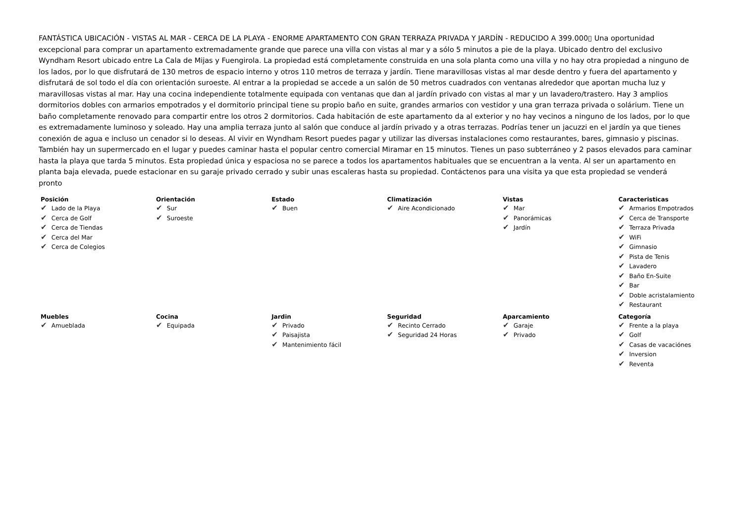FANTÁSTICA UBICACIÓN - VISTAS AL MAR - CERCA DE LA PLAYA - ENORME APARTAMENTO CON GRAN TERRAZA PRIVADA Y JARDÍN - REDUCIDO A 399.000▯ Una oportunidad excepcional para comprar un apartamento extremadamente grande que parece una villa con vistas al mar y a sólo 5 minutos a pie de la playa. Ubicado dentro del exclusivo Wyndham Resort ubicado entre La Cala de Mijas y Fuengirola. La propiedad está completamente construida en una sola planta como una villa y no hay otra propiedad a ninguno de los lados, por lo que disfrutará de 130 metros de espacio interno y otros 110 metros de terraza y jardín. Tiene maravillosas vistas al mar desde dentro y fuera del apartamento y disfrutará de sol todo el día con orientación suroeste. Al entrar a la propiedad se accede a un salón de 50 metros cuadrados con ventanas alrededor que aportan mucha luz y maravillosas vistas al mar. Hay una cocina independiente totalmente equipada con ventanas que dan al jardín privado con vistas al mar y un lavadero/trastero. Hay 3 amplios dormitorios dobles con armarios empotrados y el dormitorio principal tiene su propio baño en suite, grandes armarios con vestidor y una gran terraza privada o solárium. Tiene un baño completamente renovado para compartir entre los otros 2 dormitorios. Cada habitación de este apartamento da al exterior y no hay vecinos a ninguno de los lados, por lo que es extremadamente luminoso y soleado. Hay una amplia terraza junto al salón que conduce al jardín privado y a otras terrazas. Podrías tener un jacuzzi en el jardín ya que tienes conexión de agua e incluso un cenador si lo deseas. Al vivir en Wyndham Resort puedes pagar y utilizar las diversas instalaciones como restaurantes, bares, gimnasio y piscinas. También hay un supermercado en el lugar y puedes caminar hasta el popular centro comercial Miramar en 15 minutos. Tienes un paso subterráneo y 2 pasos elevados para caminar hasta la playa que tarda 5 minutos. Esta propiedad única y espaciosa no se parece a todos los apartamentos habituales que se encuentran a la venta. Al ser un apartamento en planta baja elevada, puede estacionar en su garaje privado cerrado y subir unas escaleras hasta su propiedad. Contáctenos para una visita ya que esta propiedad se venderá pronto
| Posición ✔ Lado de la Playa ✔ Cerca de Golf ✔ Cerca de Tiendas ✔ Cerca del Mar ✔ Cerca de Colegios | Orientación ✔ Sur ✔ Suroeste | Estado ✔ Buen | Climatización ✔ Aire Acondicionado | Vistas ✔ Mar ✔ Panorámicas ✔ Jardín | Caracteristicas ✔ Armarios Empotrados ✔ Cerca de Transporte ✔ Terraza Privada ✔ WiFi ✔ Gimnasio ✔ Pista de Tenis ✔ Lavadero ✔ Baño En-Suite ✔ Bar ✔ Doble acristalamiento ✔ Restaurant |
| Muebles ✔ Amueblada | Cocina ✔ Equipada | Jardin ✔ Privado ✔ Paisajista ✔ Mantenimiento fácil | Seguridad ✔ Recinto Cerrado ✔ Seguridad 24 Horas | Aparcamiento ✔ Garaje ✔ Privado | Categoría ✔ Frente a la playa ✔ Golf ✔ Casas de vacaciónes ✔ Inversion ✔ Reventa |